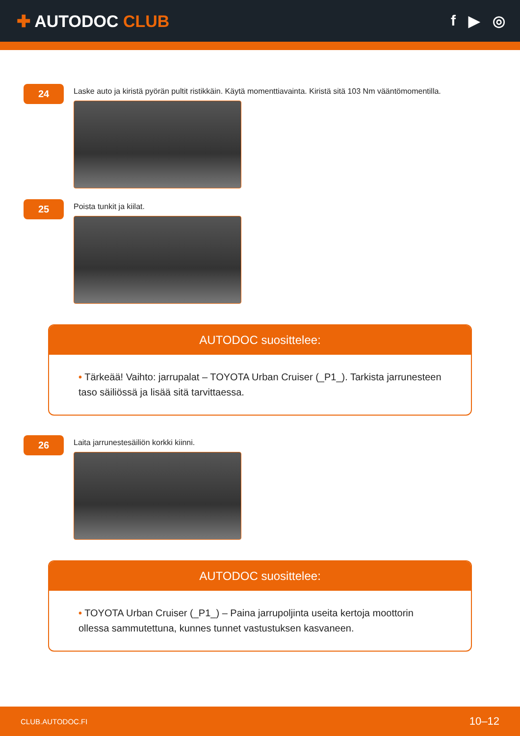✚ AUTODOC CLUB f ▶ ◎
24
Laske auto ja kiristä pyörän pultit ristikkäin. Käytä momenttiavainta. Kiristä sitä 103 Nm vääntömomentilla.
25
Poista tunkit ja kiilat.
AUTODOC suosittelee:
• Tärkeää! Vaihto: jarrupalat – TOYOTA Urban Cruiser (_P1_). Tarkista jarrunesteen taso säiliössä ja lisää sitä tarvittaessa.
26
Laita jarrunestesäiliön korkki kiinni.
AUTODOC suosittelee:
• TOYOTA Urban Cruiser (_P1_) – Paina jarrupoljinta useita kertoja moottorin ollessa sammutettuna, kunnes tunnet vastustuksen kasvaneen.
CLUB.AUTODOC.FI 10–12